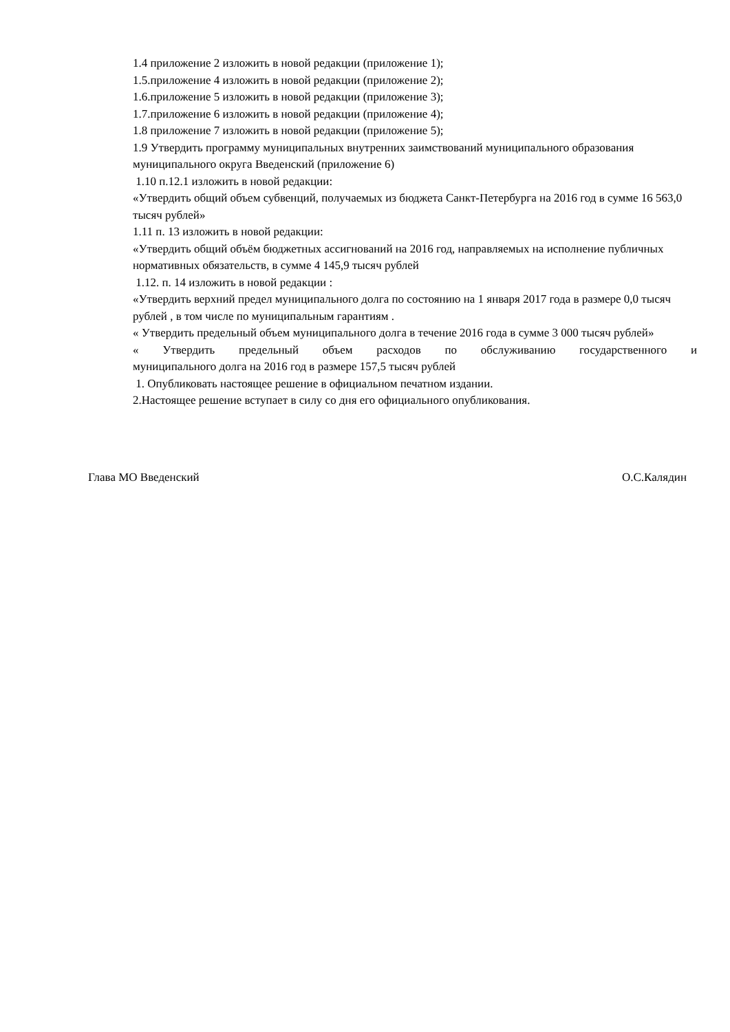1.4 приложение 2 изложить в новой редакции (приложение 1);
1.5.приложение 4 изложить в новой редакции (приложение 2);
1.6.приложение 5 изложить в новой редакции (приложение 3);
1.7.приложение 6 изложить в новой редакции (приложение 4);
1.8 приложение 7 изложить в новой редакции (приложение 5);
1.9 Утвердить программу муниципальных внутренних заимствований муниципального образования муниципального округа Введенский (приложение 6)
1.10 п.12.1 изложить в новой редакции:
«Утвердить общий объем субвенций, получаемых из бюджета Санкт-Петербурга на 2016 год в сумме 16 563,0 тысяч рублей»
1.11 п. 13 изложить в новой редакции:
«Утвердить общий объём бюджетных ассигнований на 2016 год, направляемых на исполнение публичных нормативных обязательств, в сумме 4 145,9 тысяч рублей
1.12. п. 14 изложить в новой редакции :
«Утвердить верхний предел муниципального долга по состоянию на 1 января 2017 года в размере 0,0 тысяч рублей , в том числе по муниципальным гарантиям .
« Утвердить предельный объем муниципального долга в течение 2016 года в сумме 3 000 тысяч рублей»
« Утвердить предельный объем расходов по обслуживанию государственного и
муниципального долга на 2016 год в размере 157,5 тысяч рублей
1. Опубликовать настоящее решение в официальном печатном издании.
2.Настоящее решение вступает в силу со дня его официального опубликования.
Глава МО Введенский О.С.Калядин